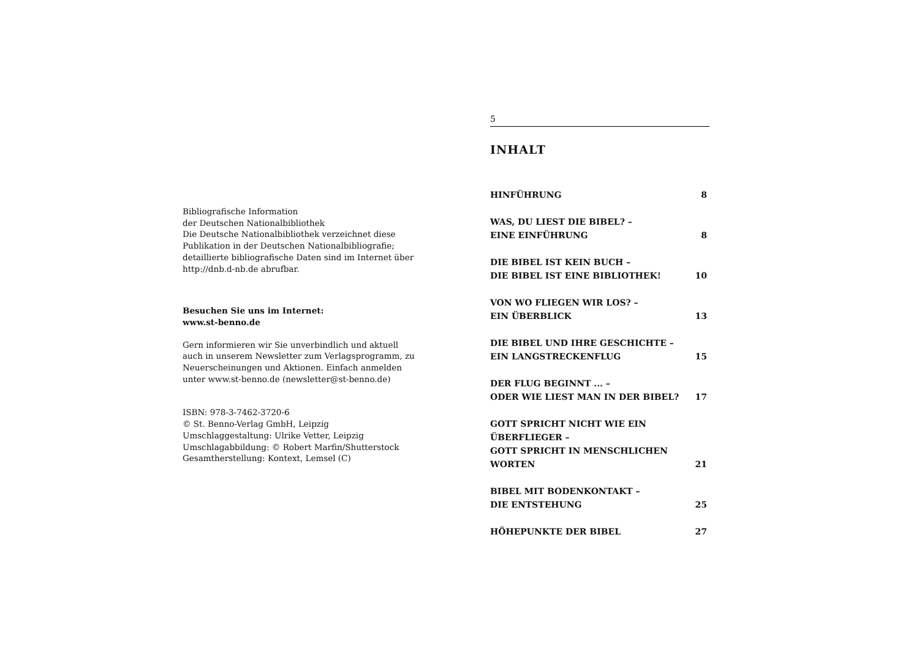Bibliografische Information
der Deutschen Nationalbibliothek
Die Deutsche Nationalbibliothek verzeichnet diese Publikation in der Deutschen Nationalbibliografie; detaillierte bibliografische Daten sind im Internet über http://dnb.d-nb.de abrufbar.
Besuchen Sie uns im Internet:
www.st-benno.de
Gern informieren wir Sie unverbindlich und aktuell auch in unserem Newsletter zum Verlagsprogramm, zu Neuerscheinungen und Aktionen. Einfach anmelden unter www.st-benno.de (newsletter@st-benno.de)
ISBN: 978-3-7462-3720-6
© St. Benno-Verlag GmbH, Leipzig
Umschlaggestaltung: Ulrike Vetter, Leipzig
Umschlagabbildung: © Robert Marfin/Shutterstock
Gesamtherstellung: Kontext, Lemsel (C)
5
INHALT
HINFÜHRUNG 8
WAS, DU LIEST DIE BIBEL? –
EINE EINFÜHRUNG 8
DIE BIBEL IST KEIN BUCH –
DIE BIBEL IST EINE BIBLIOTHEK! 10
VON WO FLIEGEN WIR LOS? –
EIN ÜBERBLICK 13
DIE BIBEL UND IHRE GESCHICHTE –
EIN LANGSTRECKENFLUG 15
DER FLUG BEGINNT ... –
ODER WIE LIEST MAN IN DER BIBEL? 17
GOTT SPRICHT NICHT WIE EIN ÜBERFLIEGER –
GOTT SPRICHT IN MENSCHLICHEN WORTEN 21
BIBEL MIT BODENKONTAKT –
DIE ENTSTEHUNG 25
HÖHEPUNKTE DER BIBEL 27